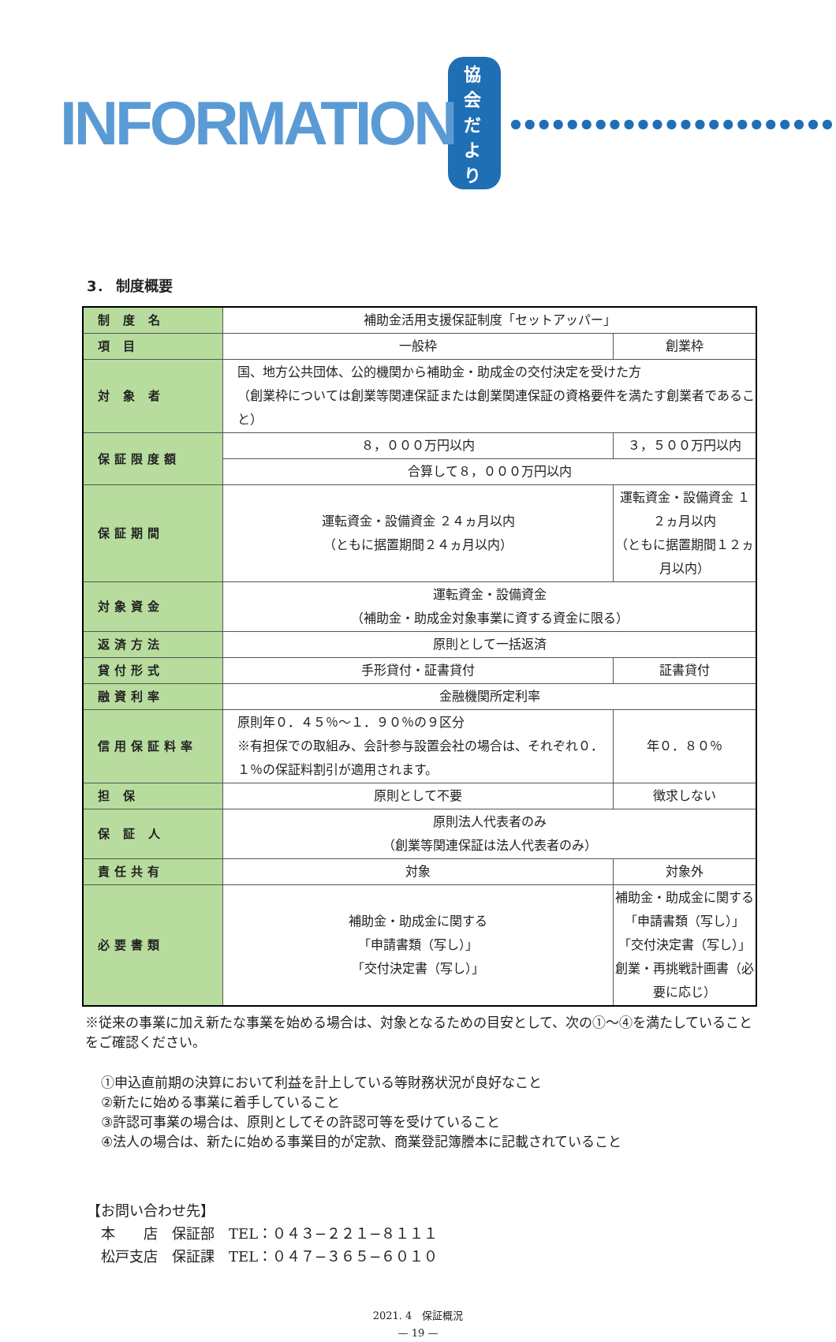INFORMATION 協会だより ●●●●●●●●●●●●●●●●●●●●●●●
3． 制度概要
| 制 度 名 | 補助金活用支援保証制度「セットアッパー」 | |
| 項 目 | 一般枠 | 創業枠 |
| 対 象 者 | 国、地方公共団体、公的機関から補助金・助成金の交付決定を受けた方 （創業枠については創業等関連保証または創業関連保証の資格要件を満たす創業者であること） | |
| 保証限度額 | ８，０００万円以内 | ３，５００万円以内 |
| | 合算して８，０００万円以内 | |
| 保証期間 | 運転資金・設備資金 ２４ヵ月以内 （ともに据置期間２４ヵ月以内） | 運転資金・設備資金 １２ヵ月以内 （ともに据置期間１２ヵ月以内） |
| 対象資金 | 運転資金・設備資金 （補助金・助成金対象事業に資する資金に限る） | |
| 返済方法 | 原則として一括返済 | |
| 貸付形式 | 手形貸付・証書貸付 | 証書貸付 |
| 融資利率 | 金融機関所定利率 | |
| 信用保証料率 | 原則年０．４５％〜１．９０％の９区分 ※有担保での取組み、会計参与設置会社の場合は、それぞれ０．１％の保証料割引が適用されます。 | 年０．８０％ |
| 担 保 | 原則として不要 | 徴求しない |
| 保 証 人 | 原則法人代表者のみ （創業等関連保証は法人代表者のみ） | |
| 責任共有 | 対象 | 対象外 |
| 必要書類 | 補助金・助成金に関する 「申請書類（写し）」 「交付決定書（写し）」 | 補助金・助成金に関する 「申請書類（写し）」 「交付決定書（写し）」 創業・再挑戦計画書（必要に応じ） |
※従来の事業に加え新たな事業を始める場合は、対象となるための目安として、次の①〜④を満たしていることをご確認ください。
①申込直前期の決算において利益を計上している等財務状況が良好なこと
②新たに始める事業に着手していること
③許認可事業の場合は、原則としてその許認可等を受けていること
④法人の場合は、新たに始める事業目的が定款、商業登記簿謄本に記載されていること
【お問い合わせ先】
　本　　店　保証部　TEL：０４３−２２１−８１１１
　松戸支店　保証課　TEL：０４７−３６５−６０１０
2021. 4　保証概況
— 19 —